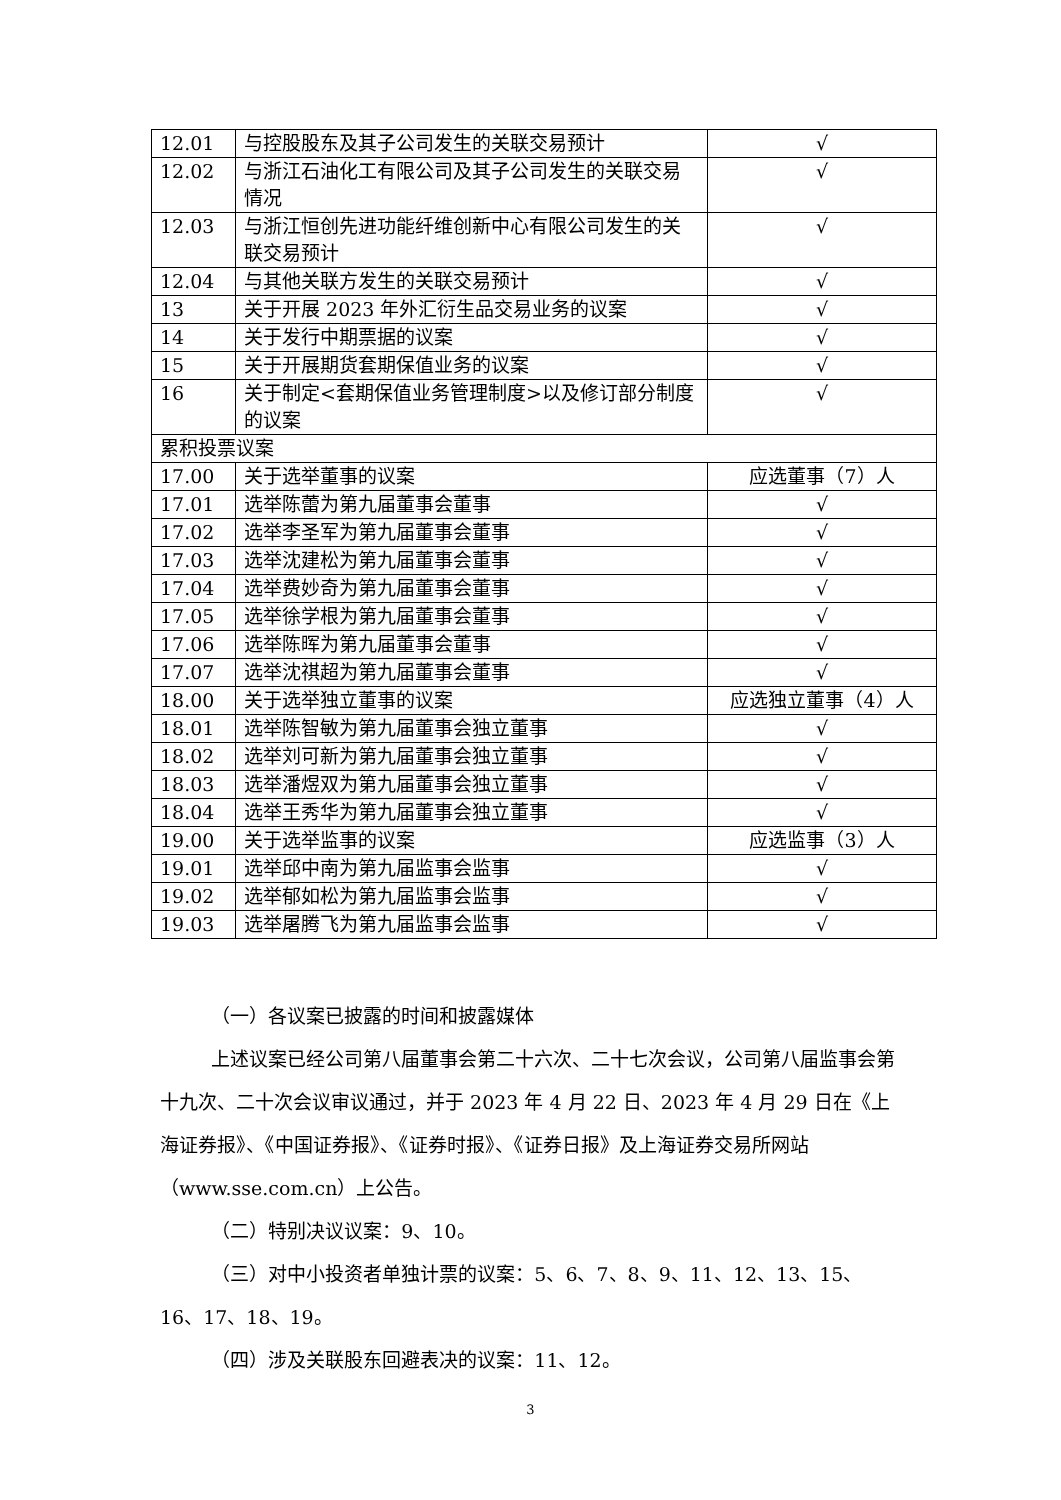| 12.01 | 与控股股东及其子公司发生的关联交易预计 | √ |
| 12.02 | 与浙江石油化工有限公司及其子公司发生的关联交易情况 | √ |
| 12.03 | 与浙江恒创先进功能纤维创新中心有限公司发生的关联交易预计 | √ |
| 12.04 | 与其他关联方发生的关联交易预计 | √ |
| 13 | 关于开展 2023 年外汇衍生品交易业务的议案 | √ |
| 14 | 关于发行中期票据的议案 | √ |
| 15 | 关于开展期货套期保值业务的议案 | √ |
| 16 | 关于制定<套期保值业务管理制度>以及修订部分制度的议案 | √ |
| 累积投票议案 | | |
| 17.00 | 关于选举董事的议案 | 应选董事（7）人 |
| 17.01 | 选举陈蕾为第九届董事会董事 | √ |
| 17.02 | 选举李圣军为第九届董事会董事 | √ |
| 17.03 | 选举沈建松为第九届董事会董事 | √ |
| 17.04 | 选举费妙奇为第九届董事会董事 | √ |
| 17.05 | 选举徐学根为第九届董事会董事 | √ |
| 17.06 | 选举陈晖为第九届董事会董事 | √ |
| 17.07 | 选举沈祺超为第九届董事会董事 | √ |
| 18.00 | 关于选举独立董事的议案 | 应选独立董事（4）人 |
| 18.01 | 选举陈智敏为第九届董事会独立董事 | √ |
| 18.02 | 选举刘可新为第九届董事会独立董事 | √ |
| 18.03 | 选举潘煜双为第九届董事会独立董事 | √ |
| 18.04 | 选举王秀华为第九届董事会独立董事 | √ |
| 19.00 | 关于选举监事的议案 | 应选监事（3）人 |
| 19.01 | 选举邱中南为第九届监事会监事 | √ |
| 19.02 | 选举郁如松为第九届监事会监事 | √ |
| 19.03 | 选举屠腾飞为第九届监事会监事 | √ |
（一）各议案已披露的时间和披露媒体
上述议案已经公司第八届董事会第二十六次、二十七次会议，公司第八届监事会第十九次、二十次会议审议通过，并于 2023 年 4 月 22 日、2023 年 4 月 29 日在《上海证券报》、《中国证券报》、《证券时报》、《证券日报》及上海证券交易所网站（www.sse.com.cn）上公告。
（二）特别决议议案：9、10。
（三）对中小投资者单独计票的议案：5、6、7、8、9、11、12、13、15、16、17、18、19。
（四）涉及关联股东回避表决的议案：11、12。
3